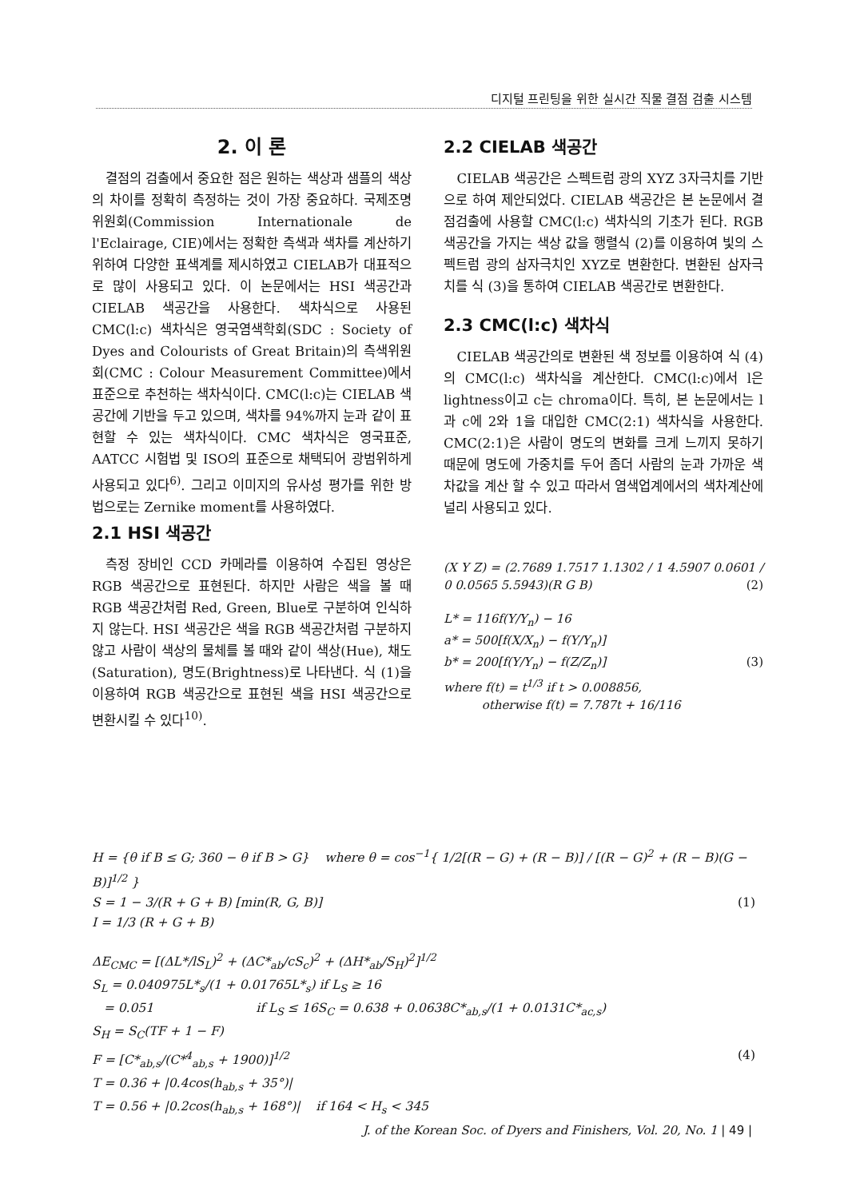디지털 프린팅을 위한 실시간 직물 결점 검출 시스템
2. 이 론
결점의 검출에서 중요한 점은 원하는 색상과 샘플의 색상의 차이를 정확히 측정하는 것이 가장 중요하다. 국제조명위원회(Commission Internationale de l'Eclairage, CIE)에서는 정확한 측색과 색차를 계산하기위하여 다양한 표색계를 제시하였고 CIELAB가 대표적으로 많이 사용되고 있다. 이 논문에서는 HSI 색공간과 CIELAB 색공간을 사용한다. 색차식으로 사용된 CMC(l:c) 색차식은 영국염색학회(SDC : Society of Dyes and Colourists of Great Britain)의 측색위원회(CMC : Colour Measurement Committee)에서 표준으로 추천하는 색차식이다. CMC(l:c)는 CIELAB 색공간에 기반을 두고 있으며, 색차를 94%까지 눈과 같이 표현할 수 있는 색차식이다. CMC 색차식은 영국표준, AATCC 시험법 및 ISO의 표준으로 채택되어 광범위하게 사용되고 있다<sup>6)</sup>. 그리고 이미지의 유사성 평가를 위한 방법으로는 Zernike moment를 사용하였다.
2.1 HSI 색공간
측정 장비인 CCD 카메라를 이용하여 수집된 영상은 RGB 색공간으로 표현된다. 하지만 사람은 색을 볼 때 RGB 색공간처럼 Red, Green, Blue로 구분하여 인식하지 않는다. HSI 색공간은 색을 RGB 색공간처럼 구분하지 않고 사람이 색상의 물체를 볼 때와 같이 색상(Hue), 채도(Saturation), 명도(Brightness)로 나타낸다. 식 (1)을 이용하여 RGB 색공간으로 표현된 색을 HSI 색공간으로 변환시킬 수 있다<sup>10)</sup>.
2.2 CIELAB 색공간
CIELAB 색공간은 스펙트럼 광의 XYZ 3자극치를 기반으로 하여 제안되었다. CIELAB 색공간은 본 논문에서 결점검출에 사용할 CMC(l:c) 색차식의 기초가 된다. RGB 색공간을 가지는 색상 값을 행렬식 (2)를 이용하여 빛의 스펙트럼 광의 삼자극치인 XYZ로 변환한다. 변환된 삼자극치를 식 (3)을 통하여 CIELAB 색공간로 변환한다.
2.3 CMC(l:c) 색차식
CIELAB 색공간의로 변환된 색 정보를 이용하여 식 (4)의 CMC(l:c) 색차식을 계산한다. CMC(l:c)에서 l은 lightness이고 c는 chroma이다. 특히, 본 논문에서는 l과 c에 2와 1을 대입한 CMC(2:1) 색차식을 사용한다. CMC(2:1)은 사람이 명도의 변화를 크게 느끼지 못하기 때문에 명도에 가중치를 두어 좀더 사람의 눈과 가까운 색차값을 계산 할 수 있고 따라서 염색업계에서의 색차계산에 널리 사용되고 있다.
(X Y Z) = (2.7689 1.7517 1.1302 / 1 4.5907 0.0601 / 0 0.0565 5.5943)(R G B) (2)
L* = 116f(Y/Y<sub>n</sub>) − 16
a* = 500[f(X/X<sub>n</sub>) − f(Y/Y<sub>n</sub>)]
b* = 200[f(Y/Y<sub>n</sub>) − f(Z/Z<sub>n</sub>)] (3)
where f(t) = t<sup>1/3</sup> if t > 0.008856,
otherwise f(t) = 7.787t + 16/116
H = {θ if B ≤ G; 360 − θ if B > G} where θ = cos<sup>−1</sup>{ 1/2[(R − G) + (R − B)] / [(R − G)<sup>2</sup> + (R − B)(G − B)]<sup>1/2</sup> }
S = 1 − 3/(R + G + B) [min(R, G, B)] (1)
I = 1/3 (R + G + B)
ΔE<sub>CMC</sub> = [(ΔL*/lS<sub>L</sub>)<sup>2</sup> + (ΔC*<sub>ab</sub>/cS<sub>c</sub>)<sup>2</sup> + (ΔH*<sub>ab</sub>/S<sub>H</sub>)<sup>2</sup>]<sup>1/2</sup>
S<sub>L</sub> = 0.040975L*<sub>s</sub>/(1 + 0.01765L*<sub>s</sub>) if L<sub>S</sub> ≥ 16
= 0.051 if L<sub>S</sub> ≤ 16S<sub>C</sub> = 0.638 + 0.0638C*<sub>ab,s</sub>/(1 + 0.0131C*<sub>ac,s</sub>)
S<sub>H</sub> = S<sub>C</sub>(TF + 1 − F)
F = [C*<sub>ab,s</sub>/(C*<sup>4</sup><sub>ab,s</sub> + 1900)]<sup>1/2</sup> (4)
T = 0.36 + |0.4cos(h<sub>ab,s</sub> + 35°)|
T = 0.56 + |0.2cos(h<sub>ab,s</sub> + 168°)| if 164 < H<sub>s</sub> < 345
J. of the Korean Soc. of Dyers and Finishers, Vol. 20, No. 1 | 49 |